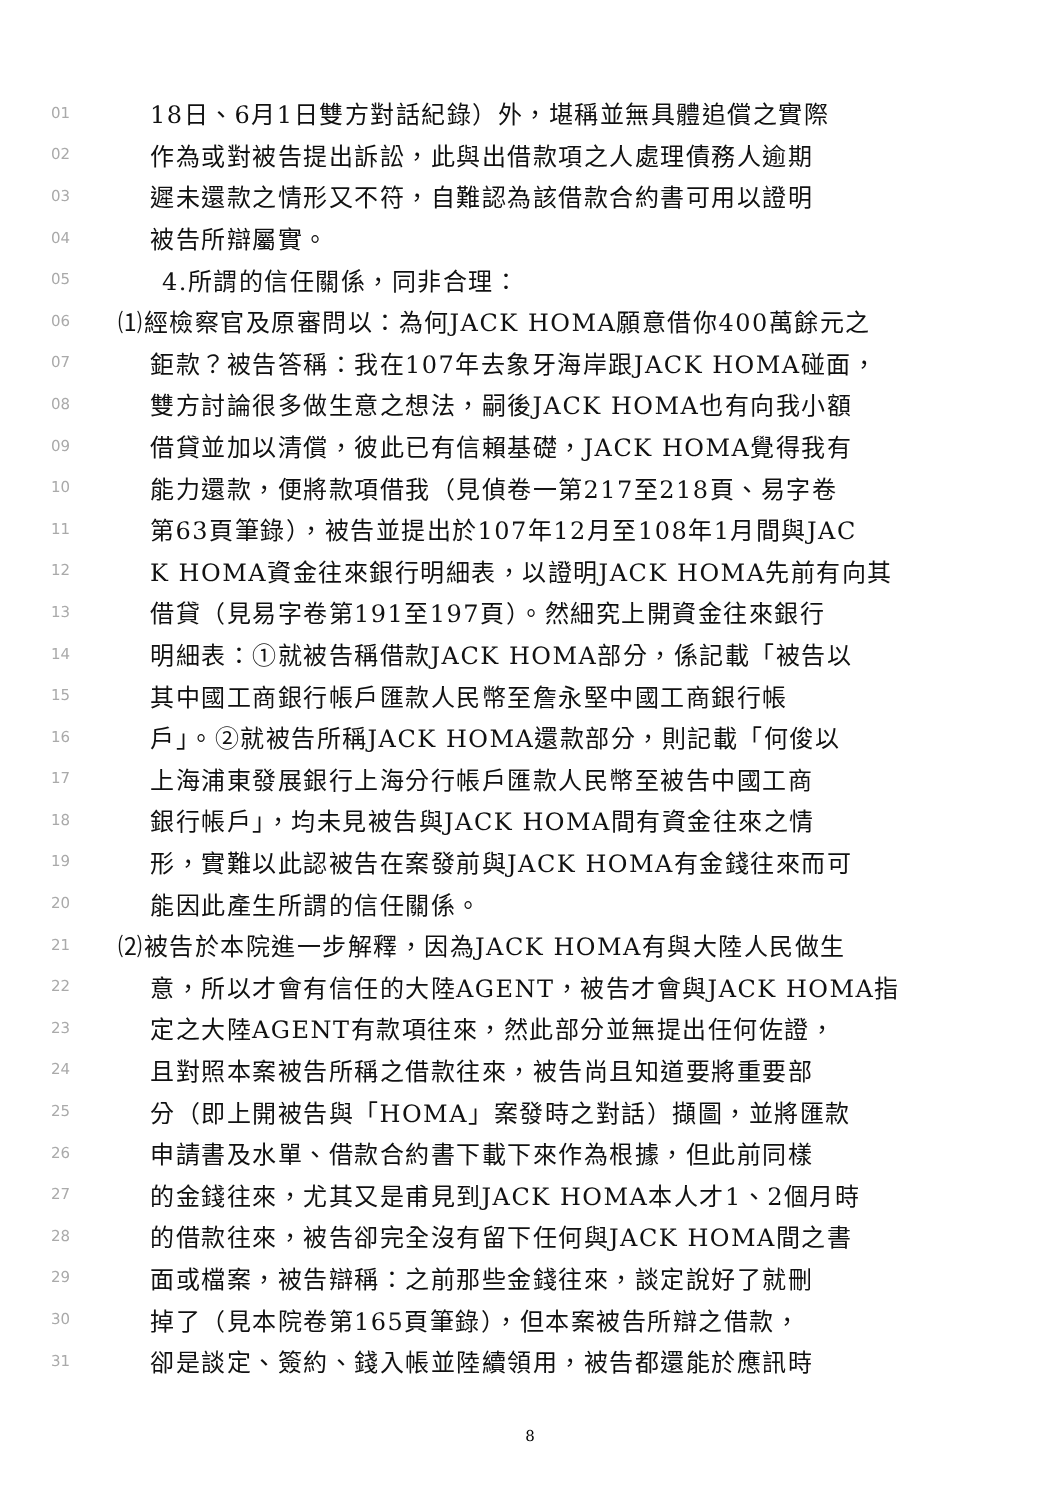01 18日、6月1日雙方對話紀錄）外，堪稱並無具體追償之實際
02 作為或對被告提出訴訟，此與出借款項之人處理債務人逾期
03 遲未還款之情形又不符，自難認為該借款合約書可用以證明
04 被告所辯屬實。
05 4.所謂的信任關係，同非合理：
06 ⑴經檢察官及原審問以：為何JACK HOMA願意借你400萬餘元之
07 鉅款？被告答稱：我在107年去象牙海岸跟JACK HOMA碰面，
08 雙方討論很多做生意之想法，嗣後JACK HOMA也有向我小額
09 借貸並加以清償，彼此已有信賴基礎，JACK HOMA覺得我有
10 能力還款，便將款項借我（見偵卷一第217至218頁、易字卷
11 第63頁筆錄），被告並提出於107年12月至108年1月間與JAC
12 K HOMA資金往來銀行明細表，以證明JACK HOMA先前有向其
13 借貸（見易字卷第191至197頁）。然細究上開資金往來銀行
14 明細表：①就被告稱借款JACK HOMA部分，係記載「被告以
15 其中國工商銀行帳戶匯款人民幣至詹永堅中國工商銀行帳
16 戶」。②就被告所稱JACK HOMA還款部分，則記載「何俊以
17 上海浦東發展銀行上海分行帳戶匯款人民幣至被告中國工商
18 銀行帳戶」，均未見被告與JACK HOMA間有資金往來之情
19 形，實難以此認被告在案發前與JACK HOMA有金錢往來而可
20 能因此產生所謂的信任關係。
21 ⑵被告於本院進一步解釋，因為JACK HOMA有與大陸人民做生
22 意，所以才會有信任的大陸AGENT，被告才會與JACK HOMA指
23 定之大陸AGENT有款項往來，然此部分並無提出任何佐證，
24 且對照本案被告所稱之借款往來，被告尚且知道要將重要部
25 分（即上開被告與「HOMA」案發時之對話）擷圖，並將匯款
26 申請書及水單、借款合約書下載下來作為根據，但此前同樣
27 的金錢往來，尤其又是甫見到JACK HOMA本人才1、2個月時
28 的借款往來，被告卻完全沒有留下任何與JACK HOMA間之書
29 面或檔案，被告辯稱：之前那些金錢往來，談定說好了就刪
30 掉了（見本院卷第165頁筆錄），但本案被告所辯之借款，
31 卻是談定、簽約、錢入帳並陸續領用，被告都還能於應訊時
8